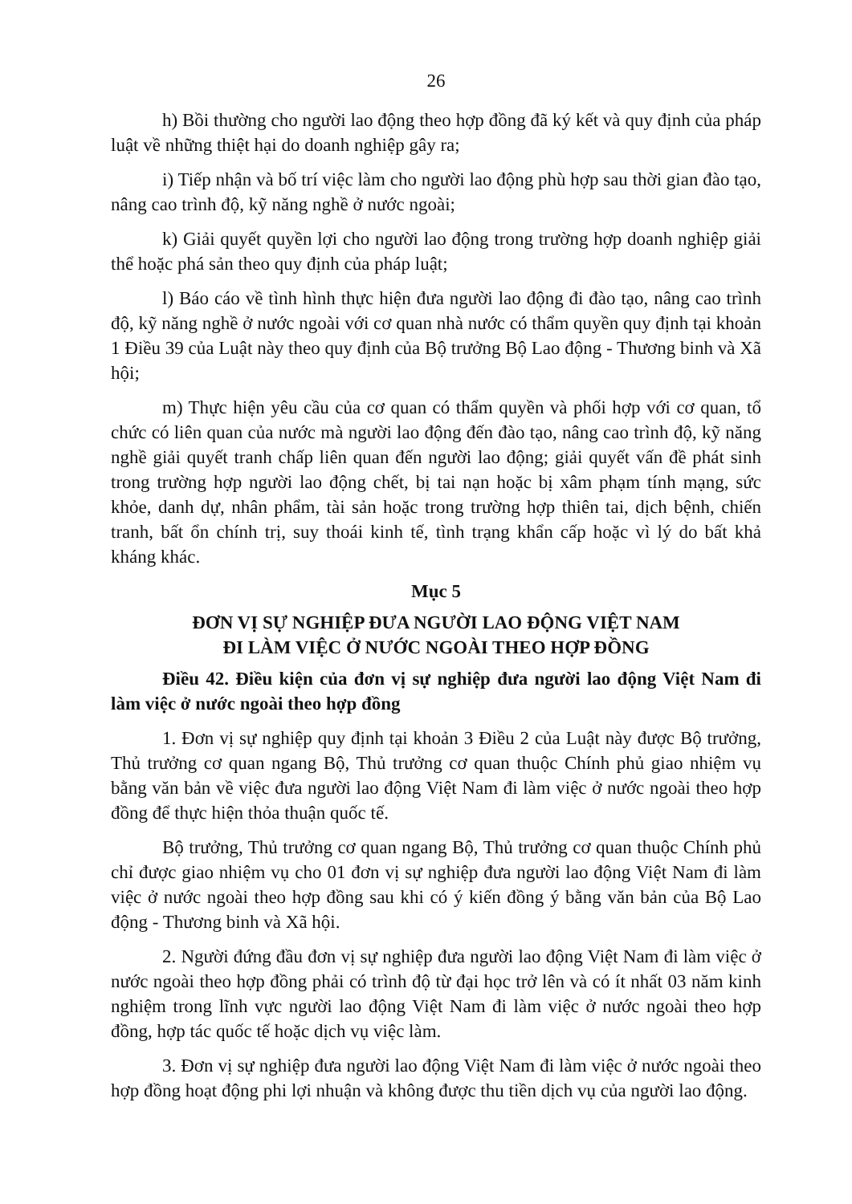26
h) Bồi thường cho người lao động theo hợp đồng đã ký kết và quy định của pháp luật về những thiệt hại do doanh nghiệp gây ra;
i) Tiếp nhận và bố trí việc làm cho người lao động phù hợp sau thời gian đào tạo, nâng cao trình độ, kỹ năng nghề ở nước ngoài;
k) Giải quyết quyền lợi cho người lao động trong trường hợp doanh nghiệp giải thể hoặc phá sản theo quy định của pháp luật;
l) Báo cáo về tình hình thực hiện đưa người lao động đi đào tạo, nâng cao trình độ, kỹ năng nghề ở nước ngoài với cơ quan nhà nước có thẩm quyền quy định tại khoản 1 Điều 39 của Luật này theo quy định của Bộ trưởng Bộ Lao động - Thương binh và Xã hội;
m) Thực hiện yêu cầu của cơ quan có thẩm quyền và phối hợp với cơ quan, tổ chức có liên quan của nước mà người lao động đến đào tạo, nâng cao trình độ, kỹ năng nghề giải quyết tranh chấp liên quan đến người lao động; giải quyết vấn đề phát sinh trong trường hợp người lao động chết, bị tai nạn hoặc bị xâm phạm tính mạng, sức khỏe, danh dự, nhân phẩm, tài sản hoặc trong trường hợp thiên tai, dịch bệnh, chiến tranh, bất ổn chính trị, suy thoái kinh tế, tình trạng khẩn cấp hoặc vì lý do bất khả kháng khác.
Mục 5
ĐƠN VỊ SỰ NGHIỆP ĐƯA NGƯỜI LAO ĐỘNG VIỆT NAM
ĐI LÀM VIỆC Ở NƯỚC NGOÀI THEO HỢP ĐỒNG
Điều 42. Điều kiện của đơn vị sự nghiệp đưa người lao động Việt Nam đi làm việc ở nước ngoài theo hợp đồng
1. Đơn vị sự nghiệp quy định tại khoản 3 Điều 2 của Luật này được Bộ trưởng, Thủ trưởng cơ quan ngang Bộ, Thủ trưởng cơ quan thuộc Chính phủ giao nhiệm vụ bằng văn bản về việc đưa người lao động Việt Nam đi làm việc ở nước ngoài theo hợp đồng để thực hiện thỏa thuận quốc tế.
Bộ trưởng, Thủ trưởng cơ quan ngang Bộ, Thủ trưởng cơ quan thuộc Chính phủ chỉ được giao nhiệm vụ cho 01 đơn vị sự nghiệp đưa người lao động Việt Nam đi làm việc ở nước ngoài theo hợp đồng sau khi có ý kiến đồng ý bằng văn bản của Bộ Lao động - Thương binh và Xã hội.
2. Người đứng đầu đơn vị sự nghiệp đưa người lao động Việt Nam đi làm việc ở nước ngoài theo hợp đồng phải có trình độ từ đại học trở lên và có ít nhất 03 năm kinh nghiệm trong lĩnh vực người lao động Việt Nam đi làm việc ở nước ngoài theo hợp đồng, hợp tác quốc tế hoặc dịch vụ việc làm.
3. Đơn vị sự nghiệp đưa người lao động Việt Nam đi làm việc ở nước ngoài theo hợp đồng hoạt động phi lợi nhuận và không được thu tiền dịch vụ của người lao động.